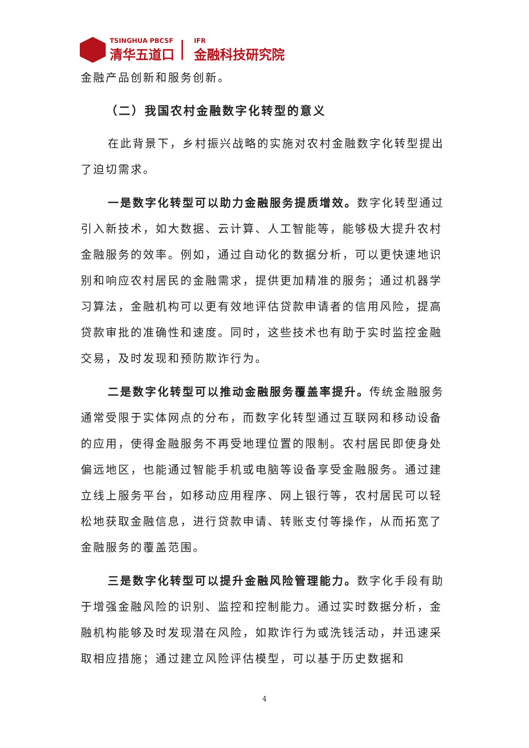TSINGHUA PBCSF
清华五道口
IFR
金融科技研究院
金融产品创新和服务创新。
（二）我国农村金融数字化转型的意义
在此背景下，乡村振兴战略的实施对农村金融数字化转型提出了迫切需求。
一是数字化转型可以助力金融服务提质增效。数字化转型通过引入新技术，如大数据、云计算、人工智能等，能够极大提升农村金融服务的效率。例如，通过自动化的数据分析，可以更快速地识别和响应农村居民的金融需求，提供更加精准的服务；通过机器学习算法，金融机构可以更有效地评估贷款申请者的信用风险，提高贷款审批的准确性和速度。同时，这些技术也有助于实时监控金融交易，及时发现和预防欺诈行为。
二是数字化转型可以推动金融服务覆盖率提升。传统金融服务通常受限于实体网点的分布，而数字化转型通过互联网和移动设备的应用，使得金融服务不再受地理位置的限制。农村居民即使身处偏远地区，也能通过智能手机或电脑等设备享受金融服务。通过建立线上服务平台，如移动应用程序、网上银行等，农村居民可以轻松地获取金融信息，进行贷款申请、转账支付等操作，从而拓宽了金融服务的覆盖范围。
三是数字化转型可以提升金融风险管理能力。数字化手段有助于增强金融风险的识别、监控和控制能力。通过实时数据分析，金融机构能够及时发现潜在风险，如欺诈行为或洗钱活动，并迅速采取相应措施；通过建立风险评估模型，可以基于历史数据和
4